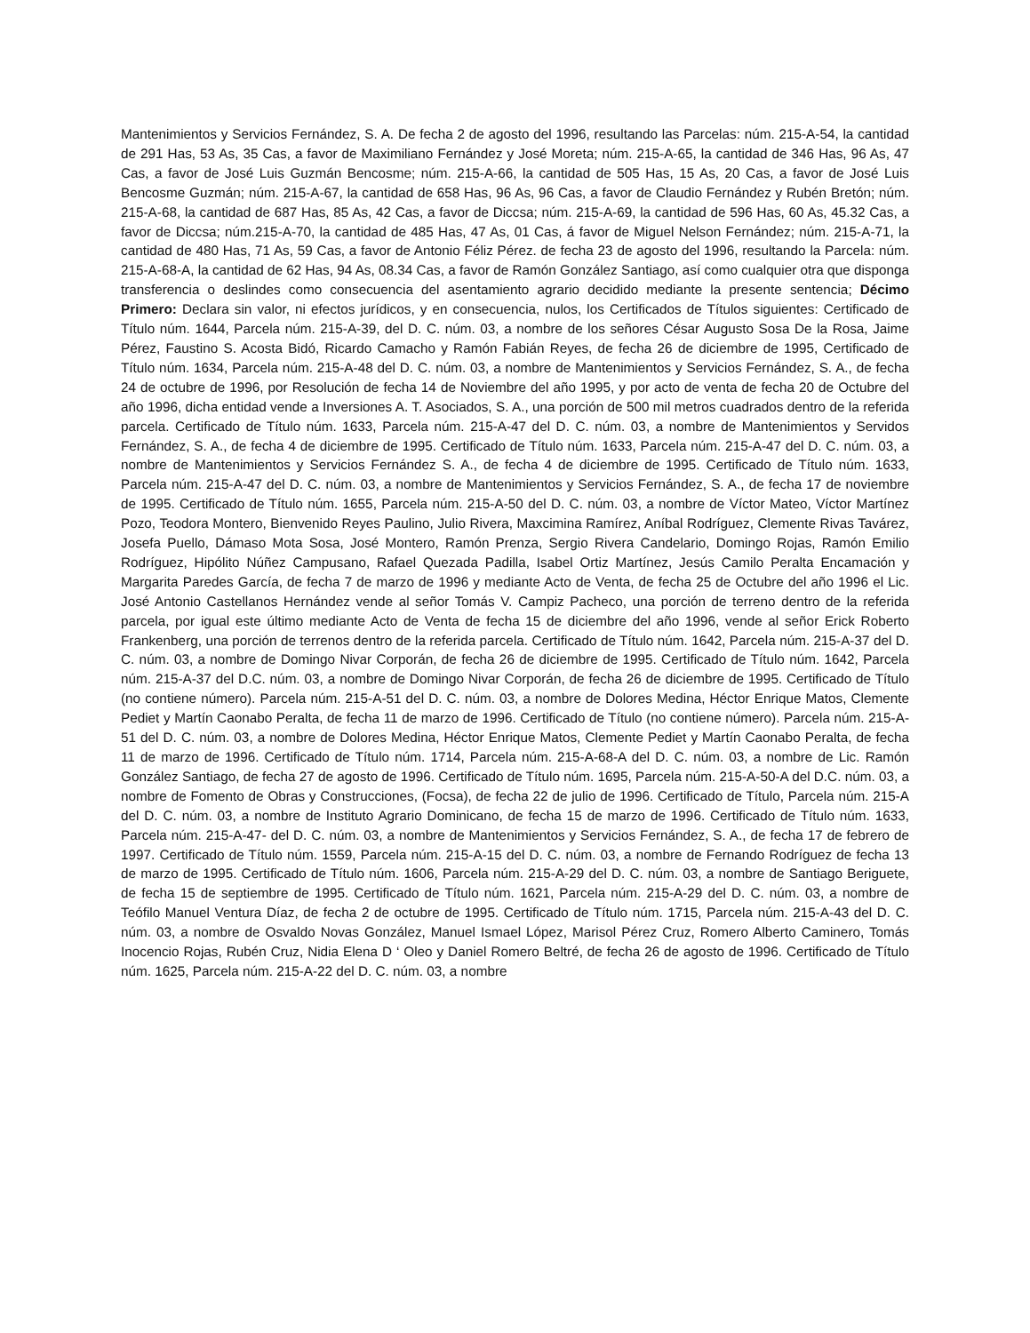Mantenimientos y Servicios Fernández, S. A. De fecha 2 de agosto del 1996, resultando las Parcelas: núm. 215-A-54, la cantidad de 291 Has, 53 As, 35 Cas, a favor de Maximiliano Fernández y José Moreta; núm. 215-A-65, la cantidad de 346 Has, 96 As, 47 Cas, a favor de José Luis Guzmán Bencosme; núm. 215-A-66, la cantidad de 505 Has, 15 As, 20 Cas, a favor de José Luis Bencosme Guzmán; núm. 215-A-67, la cantidad de 658 Has, 96 As, 96 Cas, a favor de Claudio Fernández y Rubén Bretón; núm. 215-A-68, la cantidad de 687 Has, 85 As, 42 Cas, a favor de Diccsa; núm. 215-A-69, la cantidad de 596 Has, 60 As, 45.32 Cas, a favor de Diccsa; núm.215-A-70, la cantidad de 485 Has, 47 As, 01 Cas, á favor de Miguel Nelson Fernández; núm. 215-A-71, la cantidad de 480 Has, 71 As, 59 Cas, a favor de Antonio Féliz Pérez. de fecha 23 de agosto del 1996, resultando la Parcela: núm. 215-A-68-A, la cantidad de 62 Has, 94 As, 08.34 Cas, a favor de Ramón González Santiago, así como cualquier otra que disponga transferencia o deslindes como consecuencia del asentamiento agrario decidido mediante la presente sentencia; Décimo Primero: Declara sin valor, ni efectos jurídicos, y en consecuencia, nulos, los Certificados de Títulos siguientes: Certificado de Título núm. 1644, Parcela núm. 215-A-39, del D. C. núm. 03, a nombre de los señores César Augusto Sosa De la Rosa, Jaime Pérez, Faustino S. Acosta Bidó, Ricardo Camacho y Ramón Fabián Reyes, de fecha 26 de diciembre de 1995, Certificado de Título núm. 1634, Parcela núm. 215-A-48 del D. C. núm. 03, a nombre de Mantenimientos y Servicios Fernández, S. A., de fecha 24 de octubre de 1996, por Resolución de fecha 14 de Noviembre del año 1995, y por acto de venta de fecha 20 de Octubre del año 1996, dicha entidad vende a Inversiones A. T. Asociados, S. A., una porción de 500 mil metros cuadrados dentro de la referida parcela. Certificado de Título núm. 1633, Parcela núm. 215-A-47 del D. C. núm. 03, a nombre de Mantenimientos y Servidos Fernández, S. A., de fecha 4 de diciembre de 1995. Certificado de Título núm. 1633, Parcela núm. 215-A-47 del D. C. núm. 03, a nombre de Mantenimientos y Servicios Fernández S. A., de fecha 4 de diciembre de 1995. Certificado de Título núm. 1633, Parcela núm. 215-A-47 del D. C. núm. 03, a nombre de Mantenimientos y Servicios Fernández, S. A., de fecha 17 de noviembre de 1995. Certificado de Título núm. 1655, Parcela núm. 215-A-50 del D. C. núm. 03, a nombre de Víctor Mateo, Víctor Martínez Pozo, Teodora Montero, Bienvenido Reyes Paulino, Julio Rivera, Maxcimina Ramírez, Aníbal Rodríguez, Clemente Rivas Tavárez, Josefa Puello, Dámaso Mota Sosa, José Montero, Ramón Prenza, Sergio Rivera Candelario, Domingo Rojas, Ramón Emilio Rodríguez, Hipólito Núñez Campusano, Rafael Quezada Padilla, Isabel Ortiz Martínez, Jesús Camilo Peralta Encamación y Margarita Paredes García, de fecha 7 de marzo de 1996 y mediante Acto de Venta, de fecha 25 de Octubre del año 1996 el Lic. José Antonio Castellanos Hernández vende al señor Tomás V. Campiz Pacheco, una porción de terreno dentro de la referida parcela, por igual este último mediante Acto de Venta de fecha 15 de diciembre del año 1996, vende al señor Erick Roberto Frankenberg, una porción de terrenos dentro de la referida parcela. Certificado de Título núm. 1642, Parcela núm. 215-A-37 del D. C. núm. 03, a nombre de Domingo Nivar Corporán, de fecha 26 de diciembre de 1995. Certificado de Título núm. 1642, Parcela núm. 215-A-37 del D.C. núm. 03, a nombre de Domingo Nivar Corporán, de fecha 26 de diciembre de 1995. Certificado de Título (no contiene número). Parcela núm. 215-A-51 del D. C. núm. 03, a nombre de Dolores Medina, Héctor Enrique Matos, Clemente Pediet y Martín Caonabo Peralta, de fecha 11 de marzo de 1996. Certificado de Título (no contiene número). Parcela núm. 215-A-51 del D. C. núm. 03, a nombre de Dolores Medina, Héctor Enrique Matos, Clemente Pediet y Martín Caonabo Peralta, de fecha 11 de marzo de 1996. Certificado de Título núm. 1714, Parcela núm. 215-A-68-A del D. C. núm. 03, a nombre de Lic. Ramón González Santiago, de fecha 27 de agosto de 1996. Certificado de Título núm. 1695, Parcela núm. 215-A-50-A del D.C. núm. 03, a nombre de Fomento de Obras y Construcciones, (Focsa), de fecha 22 de julio de 1996. Certificado de Título, Parcela núm. 215-A del D. C. núm. 03, a nombre de Instituto Agrario Dominicano, de fecha 15 de marzo de 1996. Certificado de Título núm. 1633, Parcela núm. 215-A-47- del D. C. núm. 03, a nombre de Mantenimientos y Servicios Fernández, S. A., de fecha 17 de febrero de 1997. Certificado de Título núm. 1559, Parcela núm. 215-A-15 del D. C. núm. 03, a nombre de Fernando Rodríguez de fecha 13 de marzo de 1995. Certificado de Título núm. 1606, Parcela núm. 215-A-29 del D. C. núm. 03, a nombre de Santiago Beriguete, de fecha 15 de septiembre de 1995. Certificado de Título núm. 1621, Parcela núm. 215-A-29 del D. C. núm. 03, a nombre de Teófilo Manuel Ventura Díaz, de fecha 2 de octubre de 1995. Certificado de Título núm. 1715, Parcela núm. 215-A-43 del D. C. núm. 03, a nombre de Osvaldo Novas González, Manuel Ismael López, Marisol Pérez Cruz, Romero Alberto Caminero, Tomás Inocencio Rojas, Rubén Cruz, Nidia Elena D ‘ Oleo y Daniel Romero Beltré, de fecha 26 de agosto de 1996. Certificado de Título núm. 1625, Parcela núm. 215-A-22 del D. C. núm. 03, a nombre